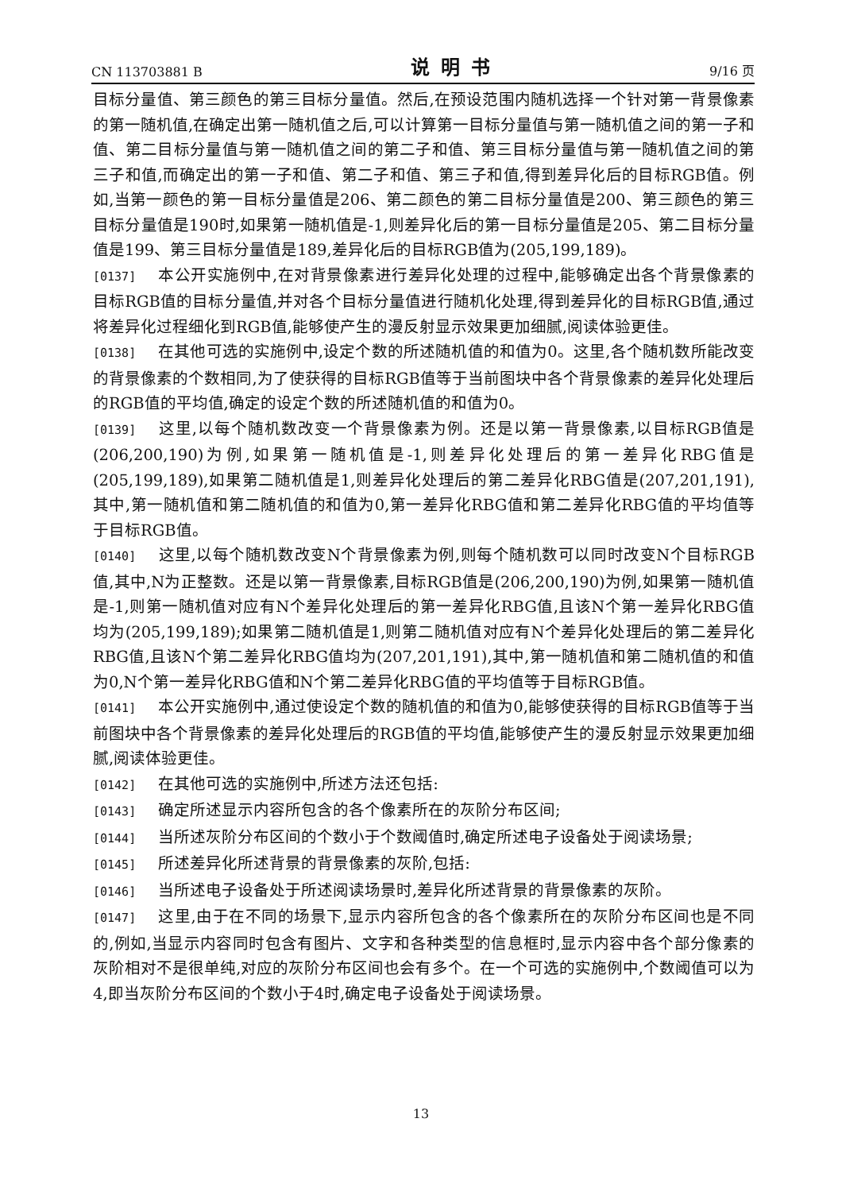CN 113703881 B 说明书 9/16 页
目标分量值、第三颜色的第三目标分量值。然后,在预设范围内随机选择一个针对第一背景像素的第一随机值,在确定出第一随机值之后,可以计算第一目标分量值与第一随机值之间的第一子和值、第二目标分量值与第一随机值之间的第二子和值、第三目标分量值与第一随机值之间的第三子和值,而确定出的第一子和值、第二子和值、第三子和值,得到差异化后的目标RGB值。例如,当第一颜色的第一目标分量值是206、第二颜色的第二目标分量值是200、第三颜色的第三目标分量值是190时,如果第一随机值是-1,则差异化后的第一目标分量值是205、第二目标分量值是199、第三目标分量值是189,差异化后的目标RGB值为(205,199,189)。
[0137] 本公开实施例中,在对背景像素进行差异化处理的过程中,能够确定出各个背景像素的目标RGB值的目标分量值,并对各个目标分量值进行随机化处理,得到差异化的目标RGB值,通过将差异化过程细化到RGB值,能够使产生的漫反射显示效果更加细腻,阅读体验更佳。
[0138] 在其他可选的实施例中,设定个数的所述随机值的和值为0。这里,各个随机数所能改变的背景像素的个数相同,为了使获得的目标RGB值等于当前图块中各个背景像素的差异化处理后的RGB值的平均值,确定的设定个数的所述随机值的和值为0。
[0139] 这里,以每个随机数改变一个背景像素为例。还是以第一背景像素,以目标RGB值是(206,200,190)为例,如果第一随机值是-1,则差异化处理后的第一差异化RBG值是(205,199,189),如果第二随机值是1,则差异化处理后的第二差异化RBG值是(207,201,191),其中,第一随机值和第二随机值的和值为0,第一差异化RBG值和第二差异化RBG值的平均值等于目标RGB值。
[0140] 这里,以每个随机数改变N个背景像素为例,则每个随机数可以同时改变N个目标RGB值,其中,N为正整数。还是以第一背景像素,目标RGB值是(206,200,190)为例,如果第一随机值是-1,则第一随机值对应有N个差异化处理后的第一差异化RBG值,且该N个第一差异化RBG值均为(205,199,189);如果第二随机值是1,则第二随机值对应有N个差异化处理后的第二差异化RBG值,且该N个第二差异化RBG值均为(207,201,191),其中,第一随机值和第二随机值的和值为0,N个第一差异化RBG值和N个第二差异化RBG值的平均值等于目标RGB值。
[0141] 本公开实施例中,通过使设定个数的随机值的和值为0,能够使获得的目标RGB值等于当前图块中各个背景像素的差异化处理后的RGB值的平均值,能够使产生的漫反射显示效果更加细腻,阅读体验更佳。
[0142] 在其他可选的实施例中,所述方法还包括:
[0143] 确定所述显示内容所包含的各个像素所在的灰阶分布区间;
[0144] 当所述灰阶分布区间的个数小于个数阈值时,确定所述电子设备处于阅读场景;
[0145] 所述差异化所述背景的背景像素的灰阶,包括:
[0146] 当所述电子设备处于所述阅读场景时,差异化所述背景的背景像素的灰阶。
[0147] 这里,由于在不同的场景下,显示内容所包含的各个像素所在的灰阶分布区间也是不同的,例如,当显示内容同时包含有图片、文字和各种类型的信息框时,显示内容中各个部分像素的灰阶相对不是很单纯,对应的灰阶分布区间也会有多个。在一个可选的实施例中,个数阈值可以为4,即当灰阶分布区间的个数小于4时,确定电子设备处于阅读场景。
13